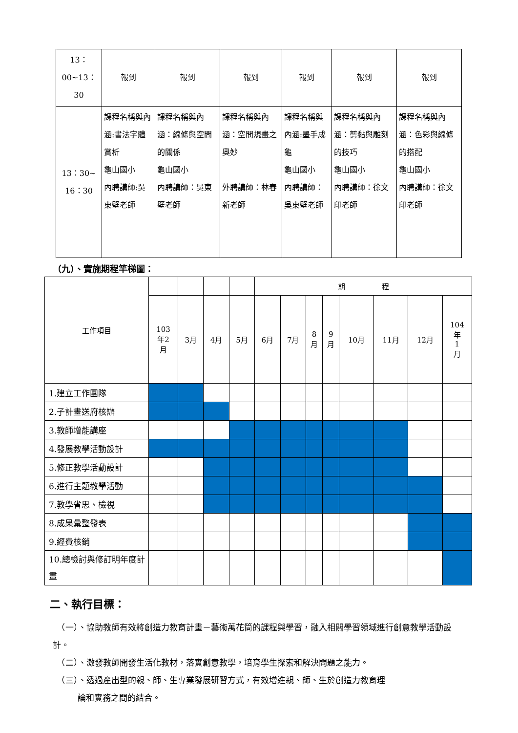| 13：00~13： 30 | 報到 | 報到 | 報到 | 報到 | 報到 | 報到 |
| 13：30~ 16：30 | 課程名稱與內涵:書法字體賞析 龜山國小 內聘講師:吳東壁老師 | 課程名稱與內涵：線條與空間的關係 龜山國小 內聘講師：吳東壁老師 | 課程名稱與內涵：空間規畫之奧妙 外聘講師：林春新老師 | 課程名稱與內涵:墨手成龜 龜山國小 內聘講師：吳東壁老師 | 課程名稱與內涵：剪黏與雕刻的技巧 龜山國小 內聘講師：徐文印老師 | 課程名稱與內涵：色彩與線條的搭配 龜山國小 內聘講師：徐文印老師 |
（九）、實施期程竿梯圖：
| 工作項目 | | | | | 期 程 | | | | | | | |
| | 103 年2 月 | 3月 | 4月 | 5月 | 6月 | 7月 | 8 月 | 9 月 | 10月 | 11月 | 12月 | 104 年 1 月 |
| 1.建立工作團隊 | | | | | | | | | | | | |
| 2.子計畫送府核辦 | | | | | | | | | | | | |
| 3.教師增能講座 | | | | | | | | | | | | |
| 4.發展教學活動設計 | | | | | | | | | | | | |
| 5.修正教學活動設計 | | | | | | | | | | | | |
| 6.進行主題教學活動 | | | | | | | | | | | | |
| 7.教學省思、檢視 | | | | | | | | | | | | |
| 8.成果彙整發表 | | | | | | | | | | | | |
| 9.經費核銷 | | | | | | | | | | | | |
| 10.總檢討與修訂明年度計畫 | | | | | | | | | | | | |
二、執行目標：
　（一）、協助教師有效將創造力教育計畫－藝術萬花筒的課程與學習，融入相關學習領域進行創意教學活動設計。
　（二）、激發教師開發生活化教材，落實創意教學，培育學生探索和解決問題之能力。
　（三）、透過產出型的親、師、生專業發展研習方式，有效增進親、師、生於創造力教育理
　　　論和實務之間的結合。